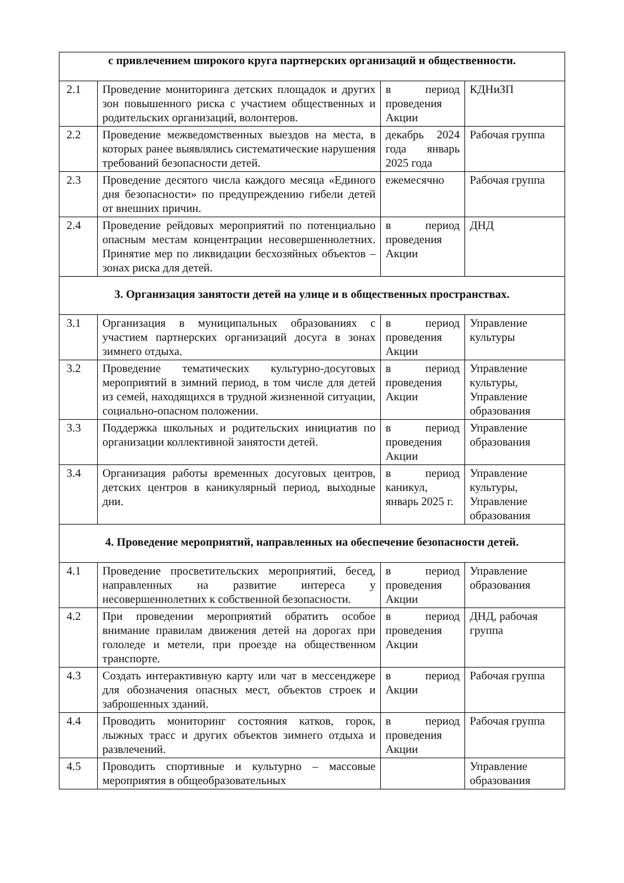| с привлечением широкого круга партнерских организаций и общественности. | | | |
| 2.1 | Проведение мониторинга детских площадок и других зон повышенного риска с участием общественных и родительских организаций, волонтеров. | в период проведения Акции | КДНиЗП |
| 2.2 | Проведение межведомственных выездов на места, в которых ранее выявлялись систематические нарушения требований безопасности детей. | декабрь 2024 года январь 2025 года | Рабочая группа |
| 2.3 | Проведение десятого числа каждого месяца «Единого дня безопасности» по предупреждению гибели детей от внешних причин. | ежемесячно | Рабочая группа |
| 2.4 | Проведение рейдовых мероприятий по потенциально опасным местам концентрации несовершеннолетних. Принятие мер по ликвидации бесхозяйных объектов – зонах риска для детей. | в период проведения Акции | ДНД |
| 3. Организация занятости детей на улице и в общественных пространствах. | | | |
| 3.1 | Организация в муниципальных образованиях с участием партнерских организаций досуга в зонах зимнего отдыха. | в период проведения Акции | Управление культуры |
| 3.2 | Проведение тематических культурно-досуговых мероприятий в зимний период, в том числе для детей из семей, находящихся в трудной жизненной ситуации, социально-опасном положении. | в период проведения Акции | Управление культуры, Управление образования |
| 3.3 | Поддержка школьных и родительских инициатив по организации коллективной занятости детей. | в период проведения Акции | Управление образования |
| 3.4 | Организация работы временных досуговых центров, детских центров в каникулярный период, выходные дни. | в период каникул, январь 2025 г. | Управление культуры, Управление образования |
| 4. Проведение мероприятий, направленных на обеспечение безопасности детей. | | | |
| 4.1 | Проведение просветительских мероприятий, бесед, направленных на развитие интереса у несовершеннолетних к собственной безопасности. | в период проведения Акции | Управление образования |
| 4.2 | При проведении мероприятий обратить особое внимание правилам движения детей на дорогах при гололеде и метели, при проезде на общественном транспорте. | в период проведения Акции | ДНД, рабочая группа |
| 4.3 | Создать интерактивную карту или чат в мессенджере для обозначения опасных мест, объектов строек и заброшенных зданий. | в период Акции | Рабочая группа |
| 4.4 | Проводить мониторинг состояния катков, горок, лыжных трасс и других объектов зимнего отдыха и развлечений. | в период проведения Акции | Рабочая группа |
| 4.5 | Проводить спортивные и культурно – массовые мероприятия в общеобразовательных | | Управление образования |